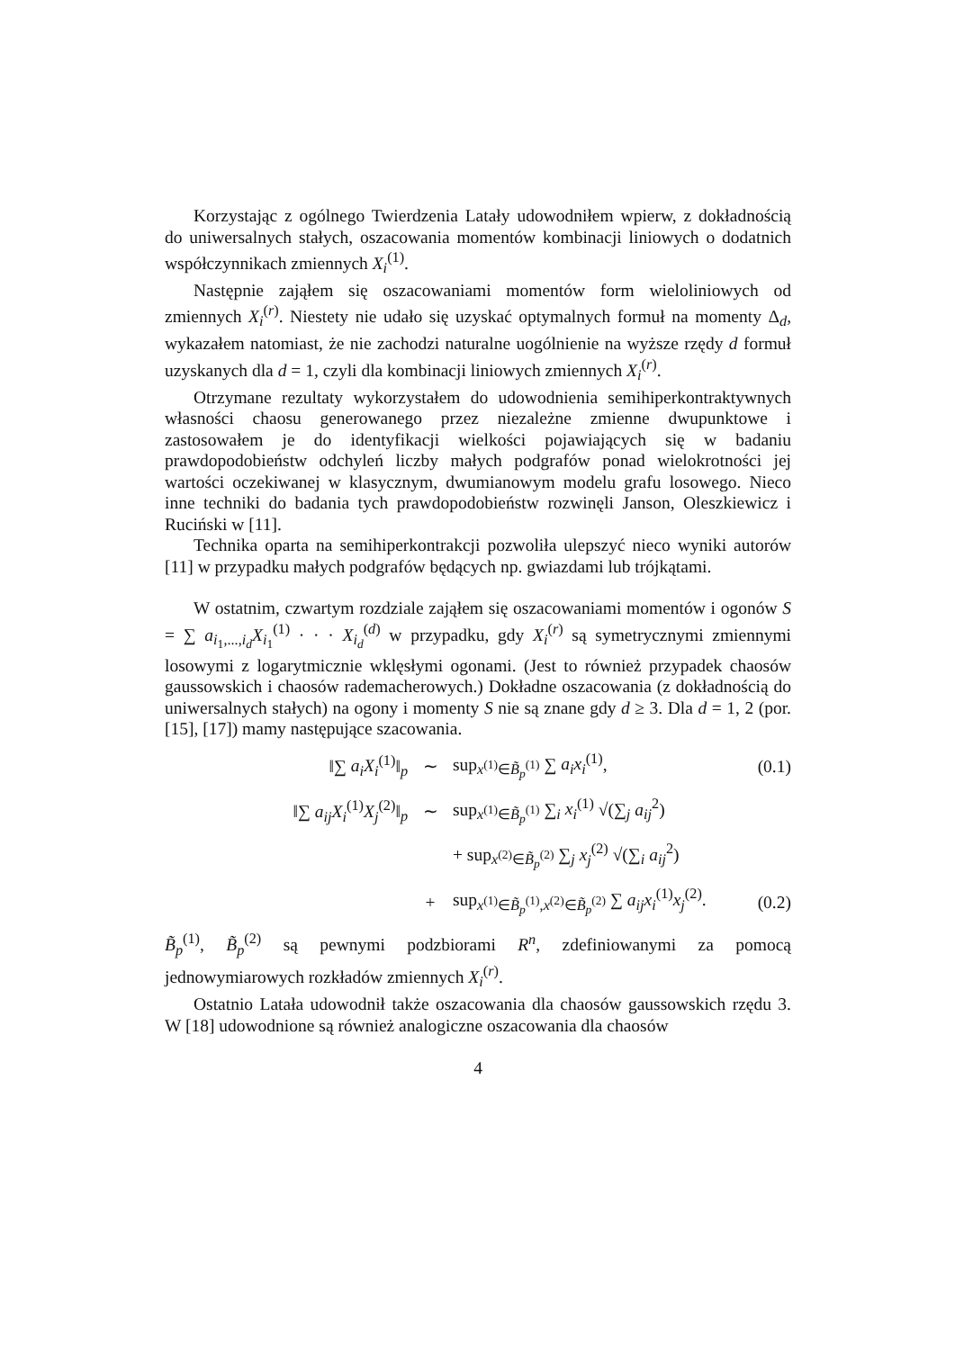Korzystając z ogólnego Twierdzenia Latały udowodniłem wpierw, z dokładnością do uniwersalnych stałych, oszacowania momentów kombinacji liniowych o dodatnich współczynnikach zmiennych X<sub>i</sub><sup>(1)</sup>.
Następnie zająłem się oszacowaniami momentów form wieloliniowych od zmiennych X<sub>i</sub><sup>(r)</sup>. Niestety nie udało się uzyskać optymalnych formuł na momenty Δ<sub>d</sub>, wykazałem natomiast, że nie zachodzi naturalne uogólnienie na wyższe rzędy d formuł uzyskanych dla d = 1, czyli dla kombinacji liniowych zmiennych X<sub>i</sub><sup>(r)</sup>.
Otrzymane rezultaty wykorzystałem do udowodnienia semihiperkontraktywnych własności chaosu generowanego przez niezależne zmienne dwupunktowe i zastosowałem je do identyfikacji wielkości pojawiających się w badaniu prawdopodobieństw odchyleń liczby małych podgrafów ponad wielokrotności jej wartości oczekiwanej w klasycznym, dwumianowym modelu grafu losowego. Nieco inne techniki do badania tych prawdopodobieństw rozwinęli Janson, Oleszkiewicz i Ruciński w [11].
Technika oparta na semihiperkontrakcji pozwoliła ulepszyć nieco wyniki autorów [11] w przypadku małych podgrafów będących np. gwiazdami lub trójkątami.
W ostatnim, czwartym rozdziale zająłem się oszacowaniami momentów i ogonów S = ∑ a<sub>i<sub>1</sub>,...,i<sub>d</sub></sub>X<sub>i<sub>1</sub></sub><sup>(1)</sup> · · · X<sub>i<sub>d</sub></sub><sup>(d)</sup> w przypadku, gdy X<sub>i</sub><sup>(r)</sup> są symetrycznymi zmiennymi losowymi z logarytmicznie wklęsłymi ogonami. (Jest to również przypadek chaosów gaussowskich i chaosów rademacherowych.) Dokładne oszacowania (z dokładnością do uniwersalnych stałych) na ogony i momenty S nie są znane gdy d ≥ 3. Dla d = 1, 2 (por. [15], [17]) mamy następujące szacowania.
‖∑ a<sub>i</sub>X<sub>i</sub><sup>(1)</sup>‖<sub>p</sub> ∼ sup<sub>x<sup>(1)</sup>∈B̃<sub>p</sub><sup>(1)</sup></sub> ∑ a<sub>i</sub>x<sub>i</sub><sup>(1)</sup>, (0.1)
‖∑ a<sub>ij</sub>X<sub>i</sub><sup>(1)</sup>X<sub>j</sub><sup>(2)</sup>‖<sub>p</sub> ∼
sup<sub>x<sup>(1)</sup>∈B̃<sub>p</sub><sup>(1)</sup></sub> ∑<sub>i</sub> x<sub>i</sub><sup>(1)</sup> √(∑<sub>j</sub> a<sub>ij</sub><sup>2</sup>)
+ sup<sub>x<sup>(2)</sup>∈B̃<sub>p</sub><sup>(2)</sup></sub> ∑<sub>j</sub> x<sub>j</sub><sup>(2)</sup> √(∑<sub>i</sub> a<sub>ij</sub><sup>2</sup>)
+
sup<sub>x<sup>(1)</sup>∈B̃<sub>p</sub><sup>(1)</sup>,x<sup>(2)</sup>∈B̃<sub>p</sub><sup>(2)</sup></sub> ∑ a<sub>ij</sub>x<sub>i</sub><sup>(1)</sup>x<sub>j</sub><sup>(2)</sup>.
(0.2)
B̃<sub>p</sub><sup>(1)</sup>, B̃<sub>p</sub><sup>(2)</sup> są pewnymi podzbiorami R<sup>n</sup>, zdefiniowanymi za pomocą jednowymiarowych rozkładów zmiennych X<sub>i</sub><sup>(r)</sup>.
Ostatnio Latała udowodnił także oszacowania dla chaosów gaussowskich rzędu 3. W [18] udowodnione są również analogiczne oszacowania dla chaosów
4